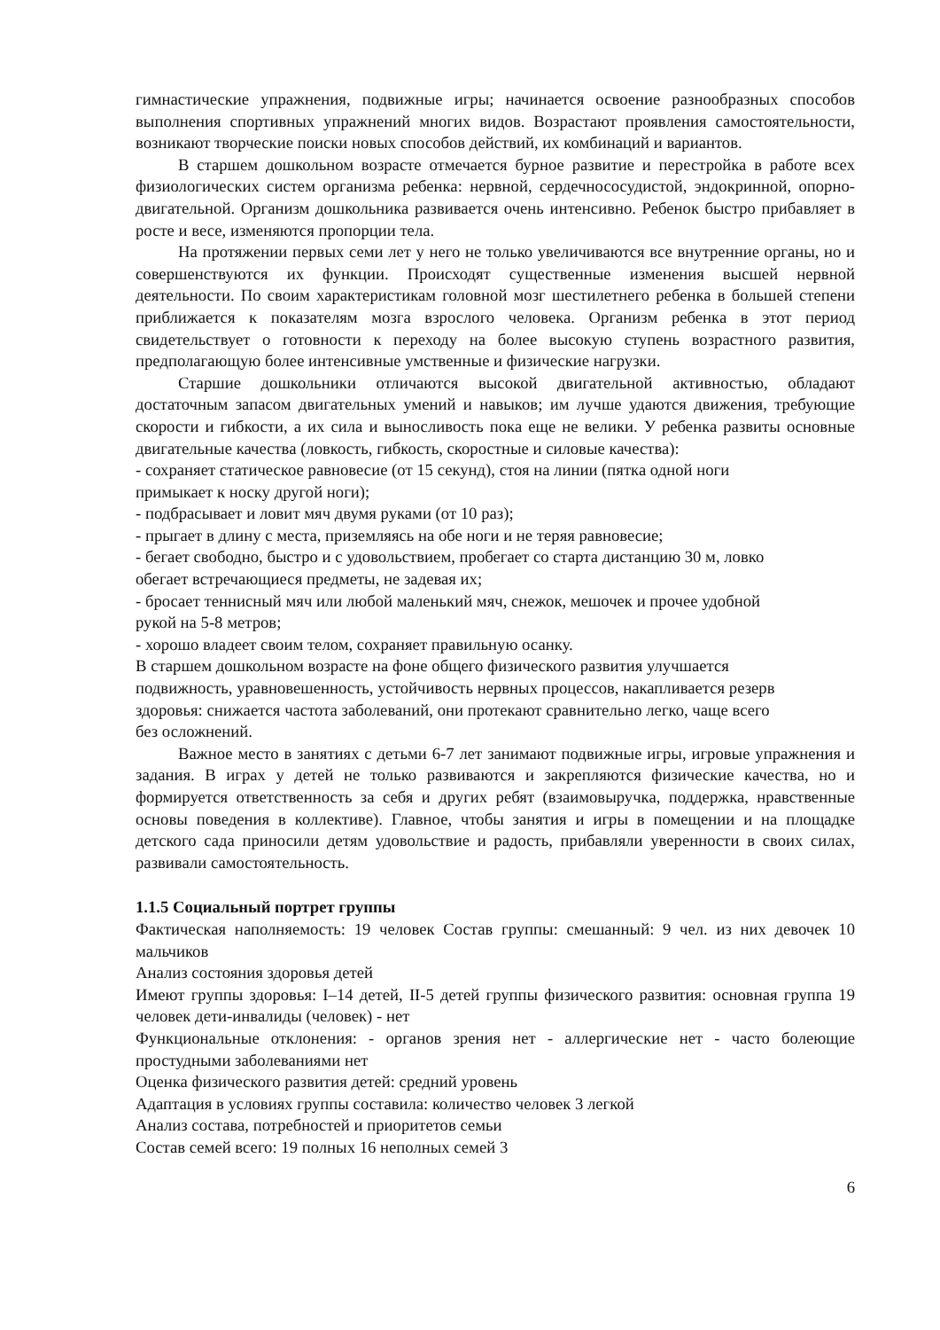гимнастические упражнения, подвижные игры; начинается освоение разнообразных способов выполнения спортивных упражнений многих видов. Возрастают проявления самостоятельности, возникают творческие поиски новых способов действий, их комбинаций и вариантов.
В старшем дошкольном возрасте отмечается бурное развитие и перестройка в работе всех физиологических систем организма ребенка: нервной, сердечнососудистой, эндокринной, опорно-двигательной. Организм дошкольника развивается очень интенсивно. Ребенок быстро прибавляет в росте и весе, изменяются пропорции тела.
На протяжении первых семи лет у него не только увеличиваются все внутренние органы, но и совершенствуются их функции. Происходят существенные изменения высшей нервной деятельности. По своим характеристикам головной мозг шестилетнего ребенка в большей степени приближается к показателям мозга взрослого человека. Организм ребенка в этот период свидетельствует о готовности к переходу на более высокую ступень возрастного развития, предполагающую более интенсивные умственные и физические нагрузки.
Старшие дошкольники отличаются высокой двигательной активностью, обладают достаточным запасом двигательных умений и навыков; им лучше удаются движения, требующие скорости и гибкости, а их сила и выносливость пока еще не велики. У ребенка развиты основные двигательные качества (ловкость, гибкость, скоростные и силовые качества):
- сохраняет статическое равновесие (от 15 секунд), стоя на линии (пятка одной ноги
примыкает к носку другой ноги);
- подбрасывает и ловит мяч двумя руками (от 10 раз);
- прыгает в длину с места, приземляясь на обе ноги и не теряя равновесие;
- бегает свободно, быстро и с удовольствием, пробегает со старта дистанцию 30 м, ловко
обегает встречающиеся предметы, не задевая их;
- бросает теннисный мяч или любой маленький мяч, снежок, мешочек и прочее удобной
рукой на 5-8 метров;
- хорошо владеет своим телом, сохраняет правильную осанку.
В старшем дошкольном возрасте на фоне общего физического развития улучшается
подвижность, уравновешенность, устойчивость нервных процессов, накапливается резерв
здоровья: снижается частота заболеваний, они протекают сравнительно легко, чаще всего
без осложнений.
Важное место в занятиях с детьми 6-7 лет занимают подвижные игры, игровые упражнения и задания. В играх у детей не только развиваются и закрепляются физические качества, но и формируется ответственность за себя и других ребят (взаимовыручка, поддержка, нравственные основы поведения в коллективе). Главное, чтобы занятия и игры в помещении и на площадке детского сада приносили детям удовольствие и радость, прибавляли уверенности в своих силах, развивали самостоятельность.
1.1.5 Социальный портрет группы
Фактическая наполняемость: 19 человек Состав группы: смешанный: 9 чел. из них девочек 10 мальчиков
Анализ состояния здоровья детей
Имеют группы здоровья: I–14 детей, II-5 детей группы физического развития: основная группа 19 человек дети-инвалиды (человек) - нет
Функциональные отклонения: - органов зрения нет - аллергические нет - часто болеющие простудными заболеваниями нет
Оценка физического развития детей: средний уровень
Адаптация в условиях группы составила: количество человек 3 легкой
Анализ состава, потребностей и приоритетов семьи
Состав семей всего: 19 полных 16 неполных семей 3
6